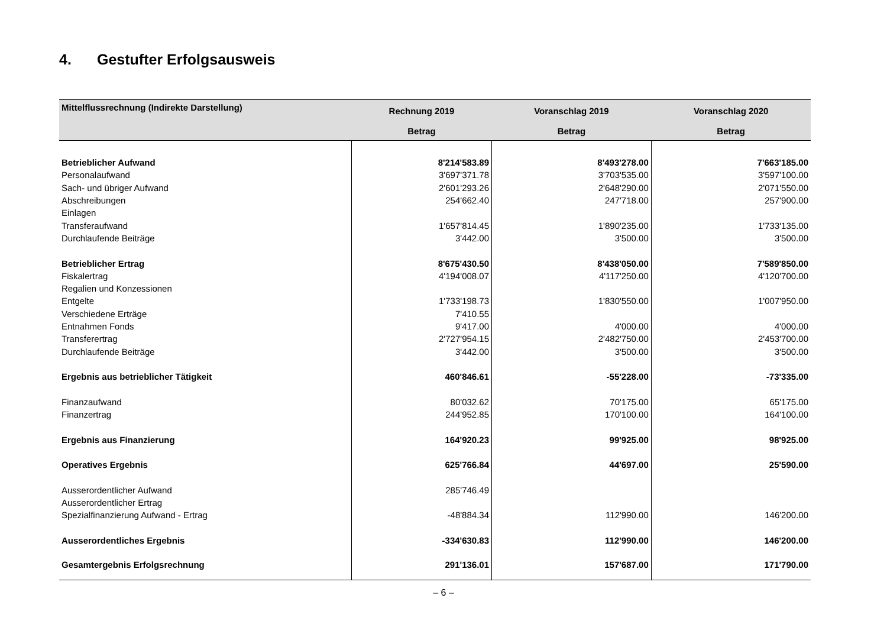4. Gestufter Erfolgsausweis
| Mittelflussrechnung (Indirekte Darstellung) | Rechnung 2019 | Voranschlag 2019 | Voranschlag 2020 |
| --- | --- | --- | --- |
| | Betrag | Betrag | Betrag |
| Betrieblicher Aufwand | 8'214'583.89 | 8'493'278.00 | 7'663'185.00 |
| Personalaufwand | 3'697'371.78 | 3'703'535.00 | 3'597'100.00 |
| Sach- und übriger Aufwand | 2'601'293.26 | 2'648'290.00 | 2'071'550.00 |
| Abschreibungen | 254'662.40 | 247'718.00 | 257'900.00 |
| Einlagen | | | |
| Transferaufwand | 1'657'814.45 | 1'890'235.00 | 1'733'135.00 |
| Durchlaufende Beiträge | 3'442.00 | 3'500.00 | 3'500.00 |
| Betrieblicher Ertrag | 8'675'430.50 | 8'438'050.00 | 7'589'850.00 |
| Fiskalertrag | 4'194'008.07 | 4'117'250.00 | 4'120'700.00 |
| Regalien und Konzessionen | | | |
| Entgelte | 1'733'198.73 | 1'830'550.00 | 1'007'950.00 |
| Verschiedene Erträge | 7'410.55 | | |
| Entnahmen Fonds | 9'417.00 | 4'000.00 | 4'000.00 |
| Transferertrag | 2'727'954.15 | 2'482'750.00 | 2'453'700.00 |
| Durchlaufende Beiträge | 3'442.00 | 3'500.00 | 3'500.00 |
| Ergebnis aus betrieblicher Tätigkeit | 460'846.61 | -55'228.00 | -73'335.00 |
| Finanzaufwand | 80'032.62 | 70'175.00 | 65'175.00 |
| Finanzertrag | 244'952.85 | 170'100.00 | 164'100.00 |
| Ergebnis aus Finanzierung | 164'920.23 | 99'925.00 | 98'925.00 |
| Operatives Ergebnis | 625'766.84 | 44'697.00 | 25'590.00 |
| Ausserordentlicher Aufwand | 285'746.49 | | |
| Ausserordentlicher Ertrag | | | |
| Spezialfinanzierung Aufwand - Ertrag | -48'884.34 | 112'990.00 | 146'200.00 |
| Ausserordentliches Ergebnis | -334'630.83 | 112'990.00 | 146'200.00 |
| Gesamtergebnis Erfolgsrechnung | 291'136.01 | 157'687.00 | 171'790.00 |
– 6 –